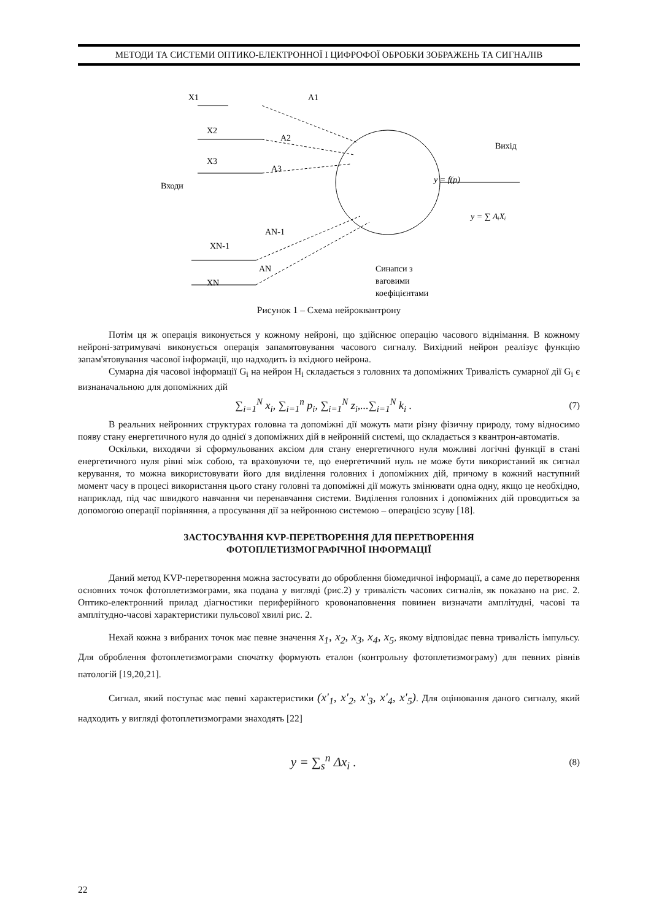МЕТОДИ ТА СИСТЕМИ ОПТИКО-ЕЛЕКТРОННОЇ І ЦИФРОФОЇ ОБРОБКИ ЗОБРАЖЕНЬ ТА СИГНАЛІВ
X1
A1
X2
A2
X3
A3
Входи
Вихід
y = f(p)
y = ∑ AᵢXᵢ
AN-1
XN-1
AN
XN
Синапси з
ваговими
коефіцієнтами
Рисунок 1 – Схема нейроквантрону
Потім ця ж операція виконується у кожному нейроні, що здійснює операцію часового віднімання. В кожному нейроні-затримувачі виконується операція запамятовування часового сигналу. Вихідний нейрон реалізує функцію запам'ятовування часової інформації, що надходить із вхідного нейрона.
Сумарна дія часової інформації G<sub>i</sub> на нейрон H<sub>i</sub> складається з головних та допоміжних Тривалість сумарної дії G<sub>i</sub> є визнаначальною для допоміжних дій
∑<sub>i=1</sub><sup>N</sup> x<sub>i</sub>, ∑<sub>i=1</sub><sup>n</sup> p<sub>i</sub>, ∑<sub>i=1</sub><sup>N</sup> z<sub>i</sub>,...∑<sub>i=1</sub><sup>N</sup> k<sub>i</sub> . (7)
В реальних нейронних структурах головна та допоміжні дії можуть мати різну фізичну природу, тому відносимо появу стану енергетичного нуля до однієї з допоміжних дій в нейронній системі, що складається з квантрон-автоматів.
Оскільки, виходячи зі сформульованих аксіом для стану енергетичного нуля можливі логічні функції в стані енергетичного нуля рівні між собою, та враховуючи те, що енергетичний нуль не може бути використаний як сигнал керування, то можна використовувати його для виділення головних і допоміжних дій, причому в кожний наступний момент часу в процесі використання цього стану головні та допоміжні дії можуть змінювати одна одну, якщо це необхідно, наприклад, під час швидкого навчання чи перенавчання системи. Виділення головних і допоміжних дій проводиться за допомогою операції порівняння, а просування дії за нейронною системою – операцією зсуву [18].
ЗАСТОСУВАННЯ KVP-ПЕРЕТВОРЕННЯ ДЛЯ ПЕРЕТВОРЕННЯ
ФОТОПЛЕТИЗМОГРАФІЧНОЇ ІНФОРМАЦІЇ
Даний метод KVP-перетворення можна застосувати до оброблення біомедичної інформації, а саме до перетворення основних точок фотоплетизмограми, яка подана у вигляді (рис.2) у тривалість часових сигналів, як показано на рис. 2. Оптико-електронний прилад діагностики периферійного кровонаповнення повинен визначати амплітудні, часові та амплітудно-часові характеристики пульсової хвилі рис. 2.
Нехай кожна з вибраних точок має певне значення x<sub>1</sub>, x<sub>2</sub>, x<sub>3</sub>, x<sub>4</sub>, x<sub>5</sub>, якому відповідає певна тривалість імпульсу. Для оброблення фотоплетизмограми спочатку формують еталон (контрольну фотоплетизмограму) для певних рівнів патологій [19,20,21].
Сигнал, який поступає має певні характеристики (x'<sub>1</sub>, x'<sub>2</sub>, x'<sub>3</sub>, x'<sub>4</sub>, x'<sub>5</sub>). Для оцінювання даного сигналу, який надходить у вигляді фотоплетизмограми знаходять [22]
y = ∑<sub>s</sub><sup>n</sup> Δx<sub>i</sub> . (8)
22